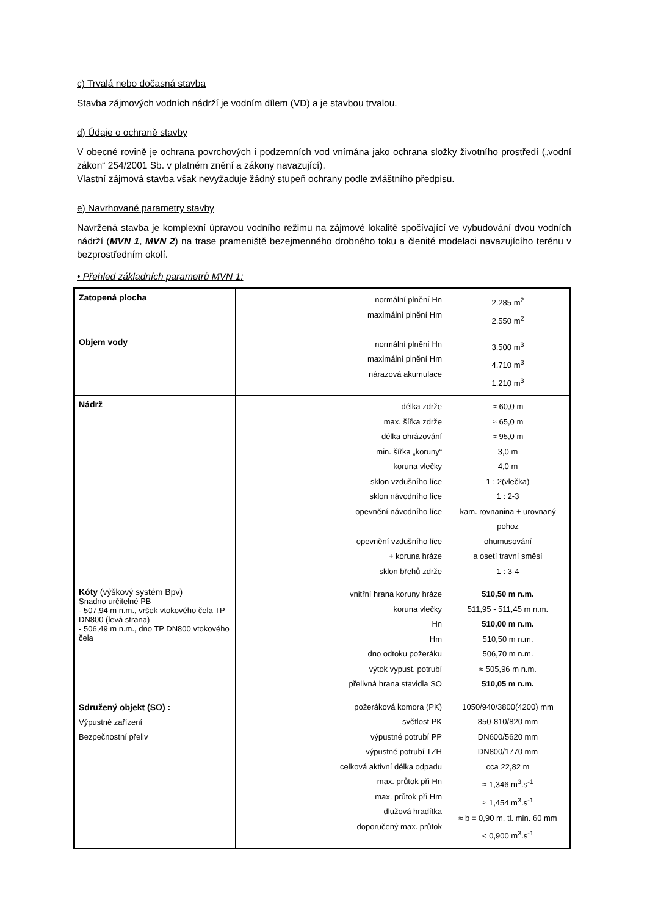c) Trvalá nebo dočasná stavba
Stavba zájmových vodních nádrží je vodním dílem (VD) a je stavbou trvalou.
d) Údaje o ochraně stavby
V obecné rovině je ochrana povrchových i podzemních vod vnímána jako ochrana složky životního prostředí („vodní zákon“ 254/2001 Sb. v platném znění a zákony navazující).
Vlastní zájmová stavba však nevyžaduje žádný stupeň ochrany podle zvláštního předpisu.
e) Navrhované parametry stavby
Navržená stavba je komplexní úpravou vodního režimu na zájmové lokalitě spočívající ve vybudování dvou vodních nádrží (MVN 1, MVN 2) na trase prameniště bezejmenného drobného toku a členité modelaci navazujícího terénu v bezprostředním okolí.
• Přehled základních parametrů MVN 1:
| Zatopená plocha | normální plnění Hn maximální plnění Hm | 2.285 m<sup>2</sup> 2.550 m<sup>2</sup> |
| Objem vody | normální plnění Hn maximální plnění Hm nárazová akumulace | 3.500 m<sup>3</sup> 4.710 m<sup>3</sup> 1.210 m<sup>3</sup> |
| Nádrž | délka zdrže max. šířka zdrže délka ohrázování min. šířka „koruny“ koruna vlečky sklon vzdušního líce sklon návodního líce opevnění návodního líce opevnění vzdušního líce + koruna hráze sklon břehů zdrže | ≈ 60,0 m ≈ 65,0 m ≈ 95,0 m 3,0 m 4,0 m 1 : 2(vlečka) 1 : 2-3 kam. rovnanina + urovnaný pohoz ohumusování a osetí travní směsí 1 : 3-4 |
| Kóty (výškový systém Bpv) Snadno určitelné PB - 507,94 m n.m., vršek vtokového čela TP DN800 (levá strana) - 506,49 m n.m., dno TP DN800 vtokového čela | vnitřní hrana koruny hráze koruna vlečky Hn Hm dno odtoku požeráku výtok vypust. potrubí přelivná hrana stavidla SO | 510,50 m n.m. 511,95 - 511,45 m n.m. 510,00 m n.m. 510,50 m n.m. 506,70 m n.m. ≈ 505,96 m n.m. 510,05 m n.m. |
| Sdružený objekt (SO) : Výpustné zařízení Bezpečnostní přeliv | požeráková komora (PK) světlost PK výpustné potrubí PP výpustné potrubí TZH celková aktivní délka odpadu max. průtok při Hn max. průtok při Hm dlužová hradítka doporučený max. průtok | 1050/940/3800(4200) mm 850-810/820 mm DN600/5620 mm DN800/1770 mm cca 22,82 m ≈ 1,346 m<sup>3</sup>.s<sup>-1</sup> ≈ 1,454 m<sup>3</sup>.s<sup>-1</sup> ≈ b = 0,90 m, tl. min. 60 mm < 0,900 m<sup>3</sup>.s<sup>-1</sup> |